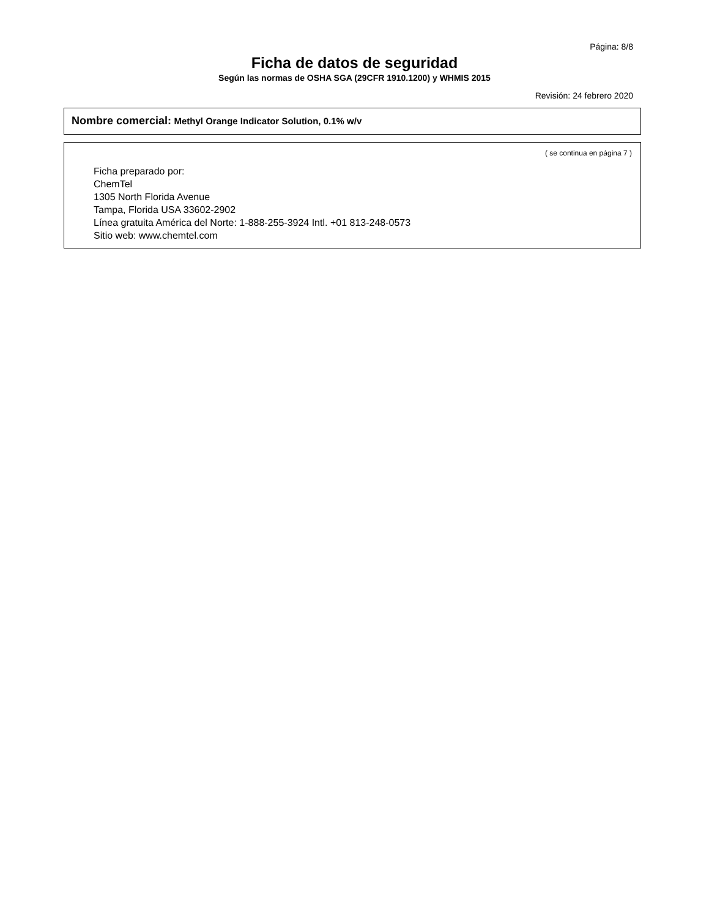Página: 8/8
Ficha de datos de seguridad
Según las normas de OSHA SGA (29CFR 1910.1200) y WHMIS 2015
Revisión: 24 febrero 2020
Nombre comercial: Methyl Orange Indicator Solution, 0.1% w/v
( se continua en página 7 )
Ficha preparado por:
ChemTel
1305 North Florida Avenue
Tampa, Florida USA 33602-2902
Línea gratuita América del Norte: 1-888-255-3924 Intl. +01 813-248-0573
Sitio web: www.chemtel.com